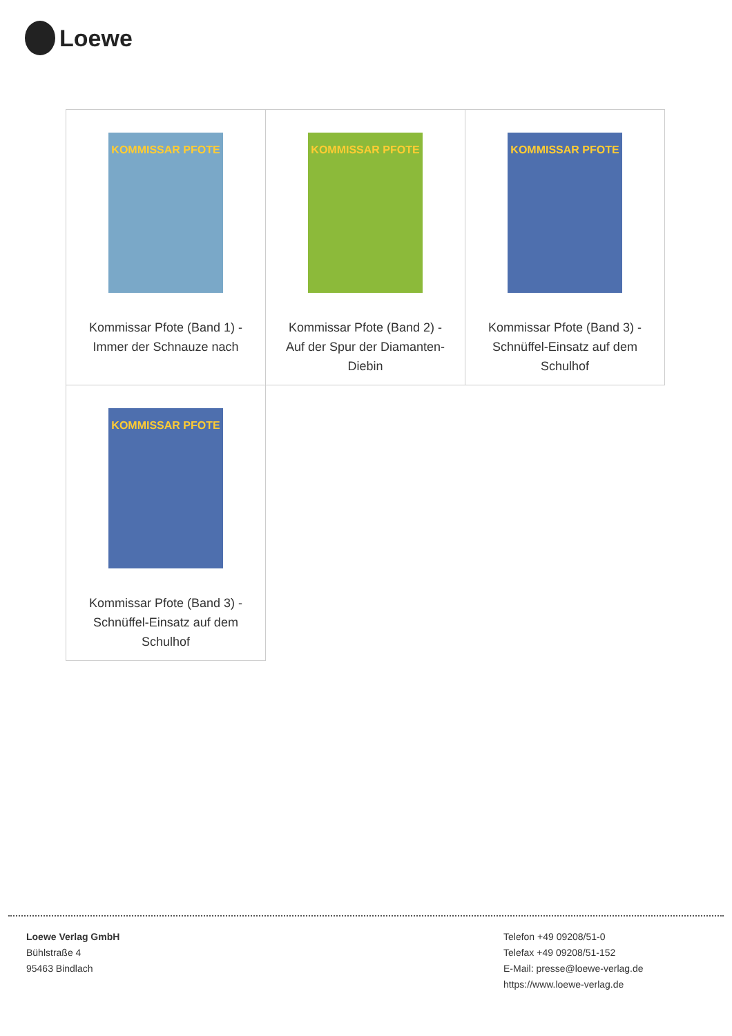Loewe
| KOMMISSAR PFOTE Kommissar Pfote (Band 1) - Immer der Schnauze nach | KOMMISSAR PFOTE Kommissar Pfote (Band 2) - Auf der Spur der Diamanten-Diebin | KOMMISSAR PFOTE Kommissar Pfote (Band 3) - Schnüffel-Einsatz auf dem Schulhof |
| KOMMISSAR PFOTE Kommissar Pfote (Band 3) - Schnüffel-Einsatz auf dem Schulhof | | |
Loewe Verlag GmbH
Bühlstraße 4
95463 Bindlach
Telefon +49 09208/51-0
Telefax +49 09208/51-152
E-Mail: presse@loewe-verlag.de
https://www.loewe-verlag.de